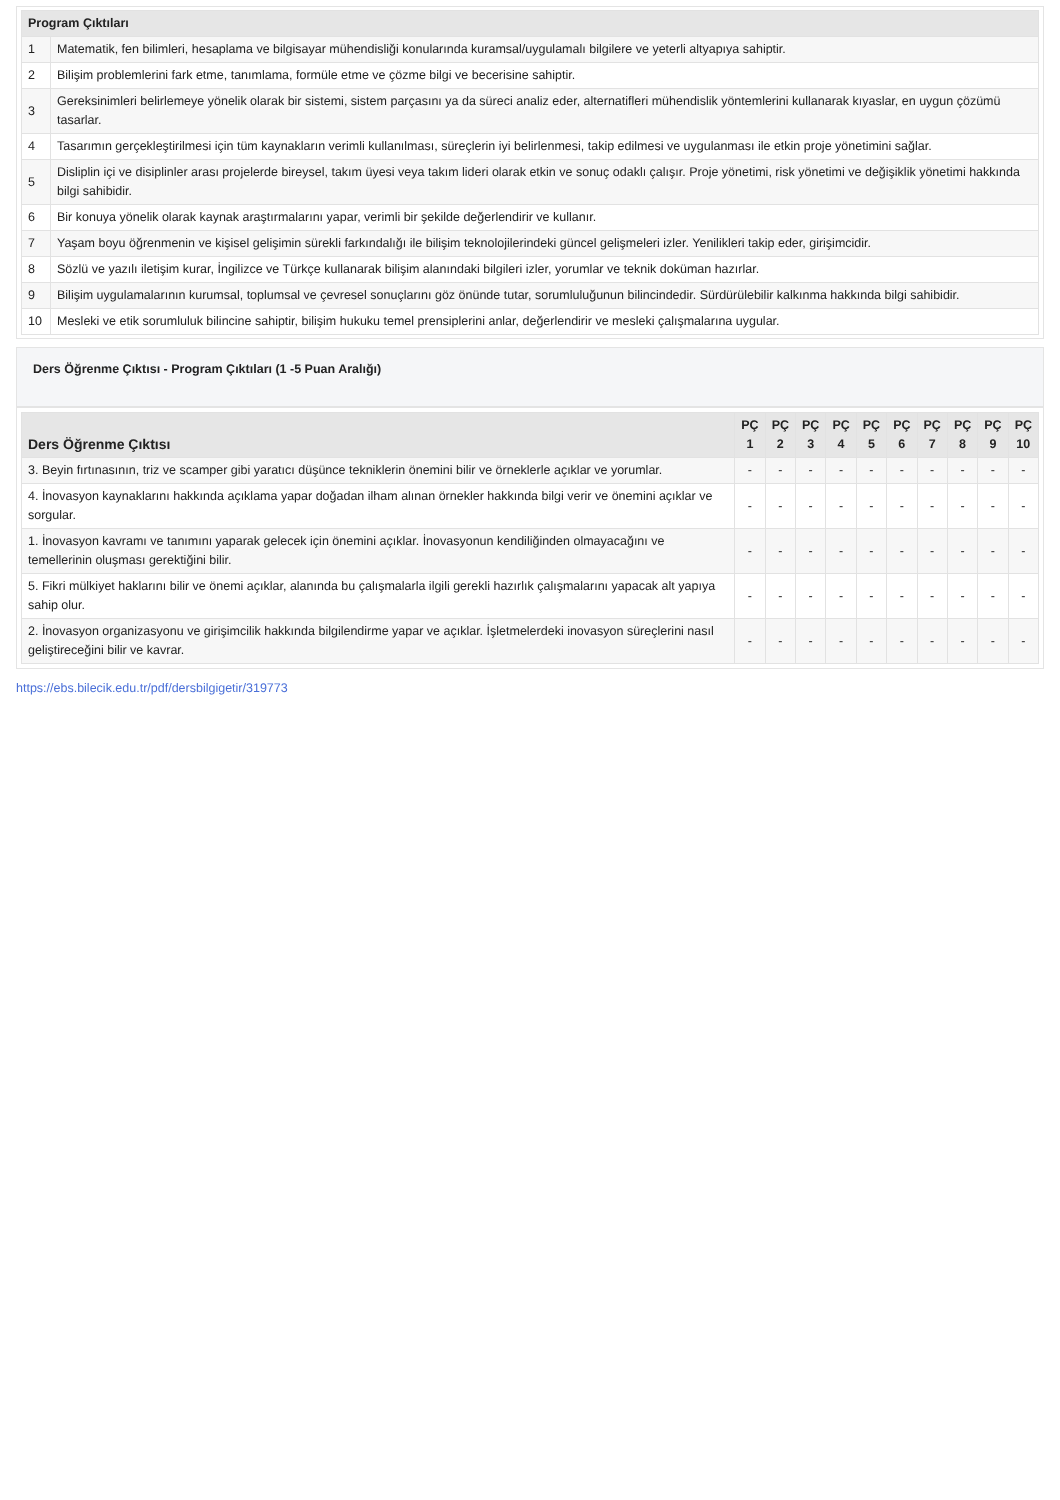| Program Çıktıları | |
| --- | --- |
| 1 | Matematik, fen bilimleri, hesaplama ve bilgisayar mühendisliği konularında kuramsal/uygulamalı bilgilere ve yeterli altyapıya sahiptir. |
| 2 | Bilişim problemlerini fark etme, tanımlama, formüle etme ve çözme bilgi ve becerisine sahiptir. |
| 3 | Gereksinimleri belirlemeye yönelik olarak bir sistemi, sistem parçasını ya da süreci analiz eder, alternatifleri mühendislik yöntemlerini kullanarak kıyaslar, en uygun çözümü tasarlar. |
| 4 | Tasarımın gerçekleştirilmesi için tüm kaynakların verimli kullanılması, süreçlerin iyi belirlenmesi, takip edilmesi ve uygulanması ile etkin proje yönetimini sağlar. |
| 5 | Disliplin içi ve disiplinler arası projelerde bireysel, takım üyesi veya takım lideri olarak etkin ve sonuç odaklı çalışır. Proje yönetimi, risk yönetimi ve değişiklik yönetimi hakkında bilgi sahibidir. |
| 6 | Bir konuya yönelik olarak kaynak araştırmalarını yapar, verimli bir şekilde değerlendirir ve kullanır. |
| 7 | Yaşam boyu öğrenmenin ve kişisel gelişimin sürekli farkındalığı ile bilişim teknolojilerindeki güncel gelişmeleri izler. Yenilikleri takip eder, girişimcidir. |
| 8 | Sözlü ve yazılı iletişim kurar, İngilizce ve Türkçe kullanarak bilişim alanındaki bilgileri izler, yorumlar ve teknik doküman hazırlar. |
| 9 | Bilişim uygulamalarının kurumsal, toplumsal ve çevresel sonuçlarını göz önünde tutar, sorumluluğunun bilincindedir. Sürdürülebilir kalkınma hakkında bilgi sahibidir. |
| 10 | Mesleki ve etik sorumluluk bilincine sahiptir, bilişim hukuku temel prensiplerini anlar, değerlendirir ve mesleki çalışmalarına uygular. |
Ders Öğrenme Çıktısı - Program Çıktıları (1 -5 Puan Aralığı)
| Ders Öğrenme Çıktısı | PÇ 1 | PÇ 2 | PÇ 3 | PÇ 4 | PÇ 5 | PÇ 6 | PÇ 7 | PÇ 8 | PÇ 9 | PÇ 10 |
| --- | --- | --- | --- | --- | --- | --- | --- | --- | --- | --- |
| 3. Beyin fırtınasının, triz ve scamper gibi yaratıcı düşünce tekniklerin önemini bilir ve örneklerle açıklar ve yorumlar. | - | - | - | - | - | - | - | - | - | - |
| 4. İnovasyon kaynaklarını hakkında açıklama yapar doğadan ilham alınan örnekler hakkında bilgi verir ve önemini açıklar ve sorgular. | - | - | - | - | - | - | - | - | - | - |
| 1. İnovasyon kavramı ve tanımını yaparak gelecek için önemini açıklar. İnovasyonun kendiliğinden olmayacağını ve temellerinin oluşması gerektiğini bilir. | - | - | - | - | - | - | - | - | - | - |
| 5. Fikri mülkiyet haklarını bilir ve önemi açıklar, alanında bu çalışmalarla ilgili gerekli hazırlık çalışmalarını yapacak alt yapıya sahip olur. | - | - | - | - | - | - | - | - | - | - |
| 2. İnovasyon organizasyonu ve girişimcilik hakkında bilgilendirme yapar ve açıklar. İşletmelerdeki inovasyon süreçlerini nasıl geliştireceğini bilir ve kavrar. | - | - | - | - | - | - | - | - | - | - |
https://ebs.bilecik.edu.tr/pdf/dersbilgigetir/319773